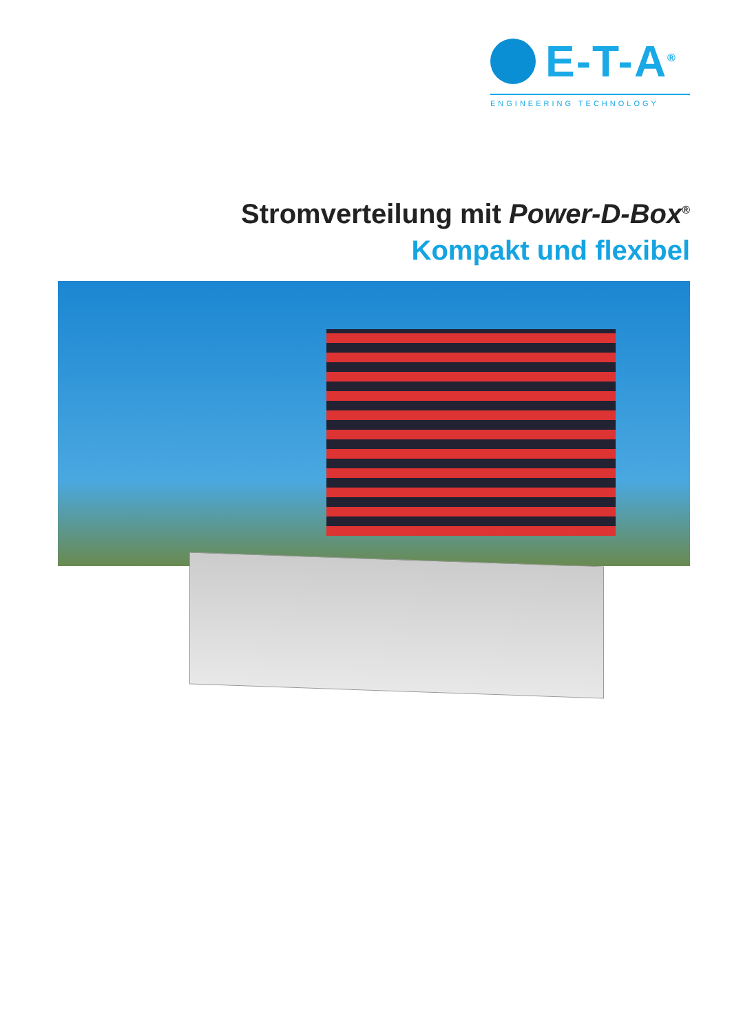E-T-A<sup>®</sup>
ENGINEERING TECHNOLOGY
Stromverteilung mit Power-D-Box<sup>®</sup>
Kompakt und flexibel